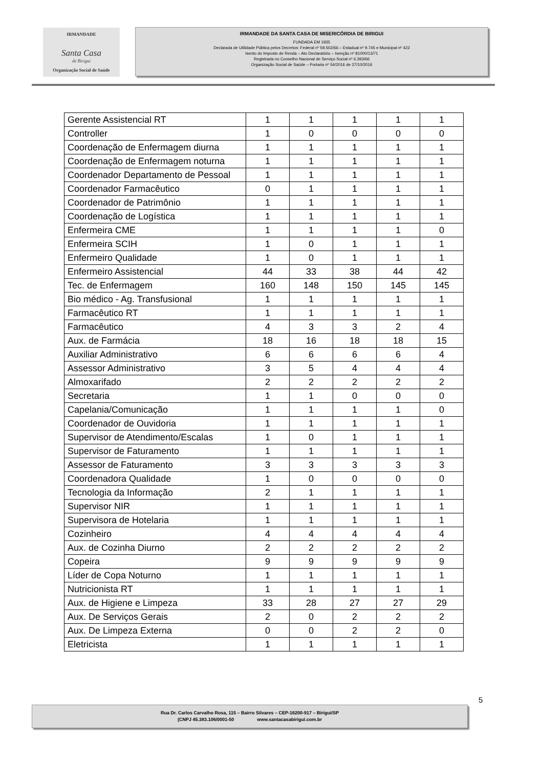IRMANDADE
Santa Casa
de Birigui
Organização Social de Saúde
IRMANDADE DA SANTA CASA DE MISERICÓRDIA DE BIRIGUI
FUNDADA EM 1935
Declarada de Utilidade Pública pelos Decretos: Federal nº 59.502/66 – Estadual nº 9.745 e Municipal nº 422
Isento do Imposto de Renda – Ato Declaratório – Isenção nº 81000/13/71
Registrada no Conselho Nacional de Serviço Social nº 6.393/66
Organização Social de Saúde – Portaria nº 54/2016 de 27/10/2016
| Gerente Assistencial RT | 1 | 1 | 1 | 1 | 1 |
| Controller | 1 | 0 | 0 | 0 | 0 |
| Coordenação de Enfermagem diurna | 1 | 1 | 1 | 1 | 1 |
| Coordenação de Enfermagem noturna | 1 | 1 | 1 | 1 | 1 |
| Coordenador Departamento de Pessoal | 1 | 1 | 1 | 1 | 1 |
| Coordenador Farmacêutico | 0 | 1 | 1 | 1 | 1 |
| Coordenador de Patrimônio | 1 | 1 | 1 | 1 | 1 |
| Coordenação de Logística | 1 | 1 | 1 | 1 | 1 |
| Enfermeira CME | 1 | 1 | 1 | 1 | 0 |
| Enfermeira SCIH | 1 | 0 | 1 | 1 | 1 |
| Enfermeiro Qualidade | 1 | 0 | 1 | 1 | 1 |
| Enfermeiro Assistencial | 44 | 33 | 38 | 44 | 42 |
| Tec. de Enfermagem | 160 | 148 | 150 | 145 | 145 |
| Bio médico - Ag. Transfusional | 1 | 1 | 1 | 1 | 1 |
| Farmacêutico RT | 1 | 1 | 1 | 1 | 1 |
| Farmacêutico | 4 | 3 | 3 | 2 | 4 |
| Aux. de Farmácia | 18 | 16 | 18 | 18 | 15 |
| Auxiliar Administrativo | 6 | 6 | 6 | 6 | 4 |
| Assessor Administrativo | 3 | 5 | 4 | 4 | 4 |
| Almoxarifado | 2 | 2 | 2 | 2 | 2 |
| Secretaria | 1 | 1 | 0 | 0 | 0 |
| Capelania/Comunicação | 1 | 1 | 1 | 1 | 0 |
| Coordenador de Ouvidoria | 1 | 1 | 1 | 1 | 1 |
| Supervisor de Atendimento/Escalas | 1 | 0 | 1 | 1 | 1 |
| Supervisor de Faturamento | 1 | 1 | 1 | 1 | 1 |
| Assessor de Faturamento | 3 | 3 | 3 | 3 | 3 |
| Coordenadora Qualidade | 1 | 0 | 0 | 0 | 0 |
| Tecnologia da Informação | 2 | 1 | 1 | 1 | 1 |
| Supervisor NIR | 1 | 1 | 1 | 1 | 1 |
| Supervisora de Hotelaria | 1 | 1 | 1 | 1 | 1 |
| Cozinheiro | 4 | 4 | 4 | 4 | 4 |
| Aux. de Cozinha Diurno | 2 | 2 | 2 | 2 | 2 |
| Copeira | 9 | 9 | 9 | 9 | 9 |
| Líder de Copa Noturno | 1 | 1 | 1 | 1 | 1 |
| Nutricionista RT | 1 | 1 | 1 | 1 | 1 |
| Aux. de Higiene e Limpeza | 33 | 28 | 27 | 27 | 29 |
| Aux. De Serviços Gerais | 2 | 0 | 2 | 2 | 2 |
| Aux. De Limpeza Externa | 0 | 0 | 2 | 2 | 0 |
| Eletricista | 1 | 1 | 1 | 1 | 1 |
5
Rua Dr. Carlos Carvalho Rosa, 115 – Bairro Silvares – CEP-16200-917 – Birigui/SP
(CNPJ 45.383.106/0001-50 www.santacasabirigui.com.br